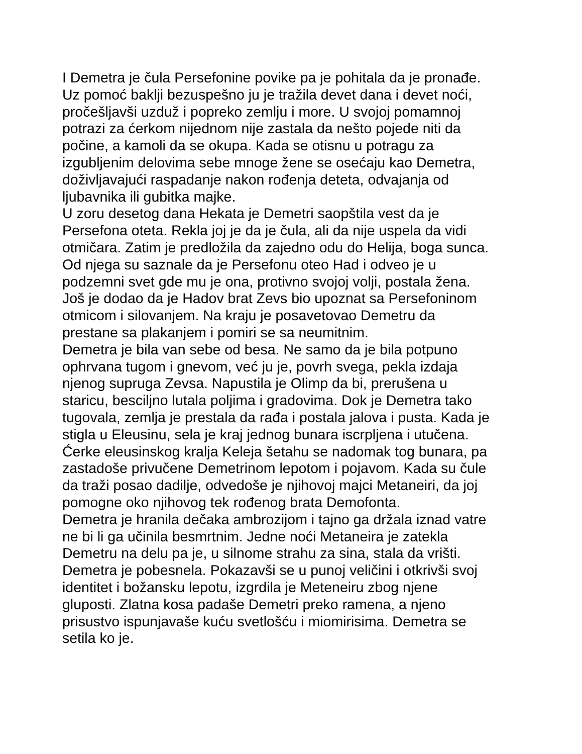I Demetra je čula Persefonine povike pa je pohitala da je pronađe.
Uz pomoć baklji bezuspešno ju je tražila devet dana i devet noći,
pročešljavši uzduž i popreko zemlju i more. U svojoj pomamnoj
potrazi za ćerkom nijednom nije zastala da nešto pojede niti da
počine, a kamoli da se okupa. Kada se otisnu u potragu za
izgubljenim delovima sebe mnoge žene se osećaju kao Demetra,
doživljavajući raspadanje nakon rođenja deteta, odvajanja od
ljubavnika ili gubitka majke.
U zoru desetog dana Hekata je Demetri saopštila vest da je
Persefona oteta. Rekla joj je da je čula, ali da nije uspela da vidi
otmičara. Zatim je predložila da zajedno odu do Helija, boga sunca.
Od njega su saznale da je Persefonu oteo Had i odveo je u
podzemni svet gde mu je ona, protivno svojoj volji, postala žena.
Još je dodao da je Hadov brat Zevs bio upoznat sa Persefoninom
otmicom i silovanjem. Na kraju je posavetovao Demetru da
prestane sa plakanjem i pomiri se sa neumitnim.
Demetra je bila van sebe od besa. Ne samo da je bila potpuno
ophrvana tugom i gnevom, već ju je, povrh svega, pekla izdaja
njenog supruga Zevsa. Napustila je Olimp da bi, prerušena u
staricu, besciljno lutala poljima i gradovima. Dok je Demetra tako
tugovala, zemlja je prestala da rađa i postala jalova i pusta. Kada je
stigla u Eleusinu, sela je kraj jednog bunara iscrpljena i utučena.
Ćerke eleusinskog kralja Keleja šetahu se nadomak tog bunara, pa
zastadoše privučene Demetrinom lepotom i pojavom. Kada su čule
da traži posao dadilje, odvedoše je njihovoj majci Metaneiri, da joj
pomogne oko njihovog tek rođenog brata Demofonta.
Demetra je hranila dečaka ambrozijom i tajno ga držala iznad vatre
ne bi li ga učinila besmrtnim. Jedne noći Metaneira je zatekla
Demetru na delu pa je, u silnome strahu za sina, stala da vrišti.
Demetra je pobesnela. Pokazavši se u punoj veličini i otkrivši svoj
identitet i božansku lepotu, izgrdila je Meteneiru zbog njene
gluposti. Zlatna kosa padaše Demetri preko ramena, a njeno
prisustvo ispunjavaše kuću svetlošću i miomirisima. Demetra se
setila ko je.